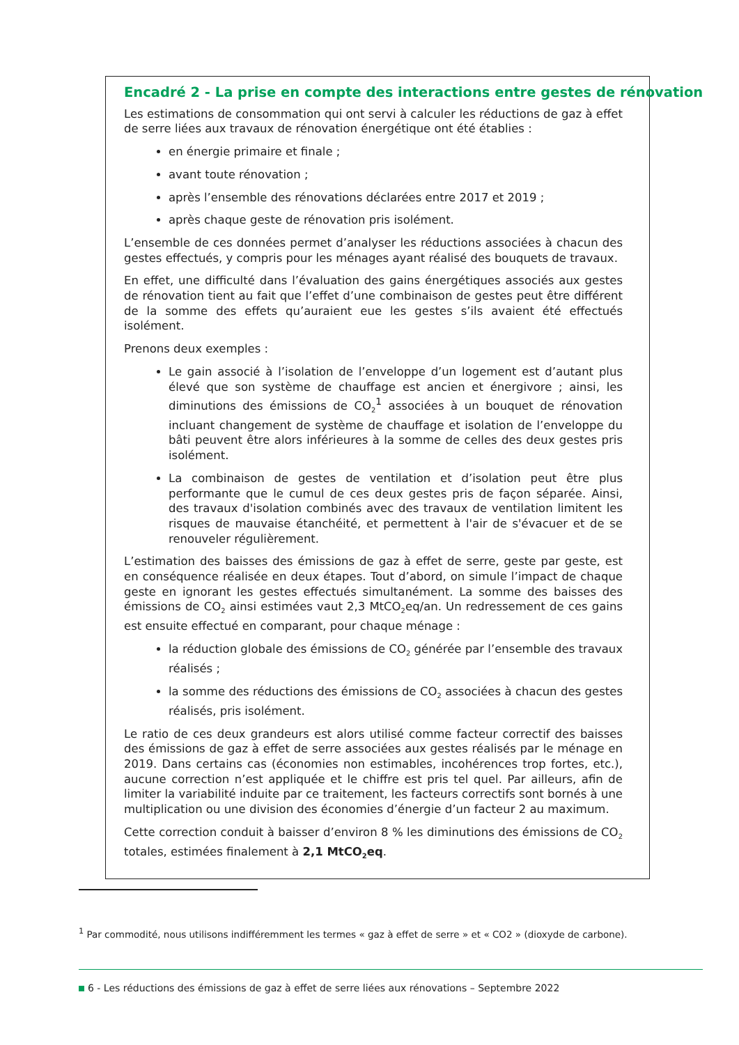Encadré 2 - La prise en compte des interactions entre gestes de rénovation
Les estimations de consommation qui ont servi à calculer les réductions de gaz à effet de serre liées aux travaux de rénovation énergétique ont été établies :
en énergie primaire et finale ;
avant toute rénovation ;
après l’ensemble des rénovations déclarées entre 2017 et 2019 ;
après chaque geste de rénovation pris isolément.
L’ensemble de ces données permet d’analyser les réductions associées à chacun des gestes effectués, y compris pour les ménages ayant réalisé des bouquets de travaux.
En effet, une difficulté dans l’évaluation des gains énergétiques associés aux gestes de rénovation tient au fait que l’effet d’une combinaison de gestes peut être différent de la somme des effets qu’auraient eue les gestes s’ils avaient été effectués isolément.
Prenons deux exemples :
Le gain associé à l’isolation de l’enveloppe d’un logement est d’autant plus élevé que son système de chauffage est ancien et énergivore ; ainsi, les diminutions des émissions de CO<sub>2</sub><sup>1</sup> associées à un bouquet de rénovation incluant changement de système de chauffage et isolation de l’enveloppe du bâti peuvent être alors inférieures à la somme de celles des deux gestes pris isolément.
La combinaison de gestes de ventilation et d’isolation peut être plus performante que le cumul de ces deux gestes pris de façon séparée. Ainsi, des travaux d'isolation combinés avec des travaux de ventilation limitent les risques de mauvaise étanchéité, et permettent à l'air de s'évacuer et de se renouveler régulièrement.
L’estimation des baisses des émissions de gaz à effet de serre, geste par geste, est en conséquence réalisée en deux étapes. Tout d’abord, on simule l’impact de chaque geste en ignorant les gestes effectués simultanément. La somme des baisses des émissions de CO<sub>2</sub> ainsi estimées vaut 2,3 MtCO<sub>2</sub>eq/an. Un redressement de ces gains est ensuite effectué en comparant, pour chaque ménage :
la réduction globale des émissions de CO<sub>2</sub> générée par l’ensemble des travaux réalisés ;
la somme des réductions des émissions de CO<sub>2</sub> associées à chacun des gestes réalisés, pris isolément.
Le ratio de ces deux grandeurs est alors utilisé comme facteur correctif des baisses des émissions de gaz à effet de serre associées aux gestes réalisés par le ménage en 2019. Dans certains cas (économies non estimables, incohérences trop fortes, etc.), aucune correction n’est appliquée et le chiffre est pris tel quel. Par ailleurs, afin de limiter la variabilité induite par ce traitement, les facteurs correctifs sont bornés à une multiplication ou une division des économies d’énergie d’un facteur 2 au maximum.
Cette correction conduit à baisser d’environ 8 % les diminutions des émissions de CO<sub>2</sub> totales, estimées finalement à 2,1 MtCO<sub>2</sub>eq.
<sup>1</sup> Par commodité, nous utilisons indifféremment les termes « gaz à effet de serre » et « CO2 » (dioxyde de carbone).
6 - Les réductions des émissions de gaz à effet de serre liées aux rénovations – Septembre 2022